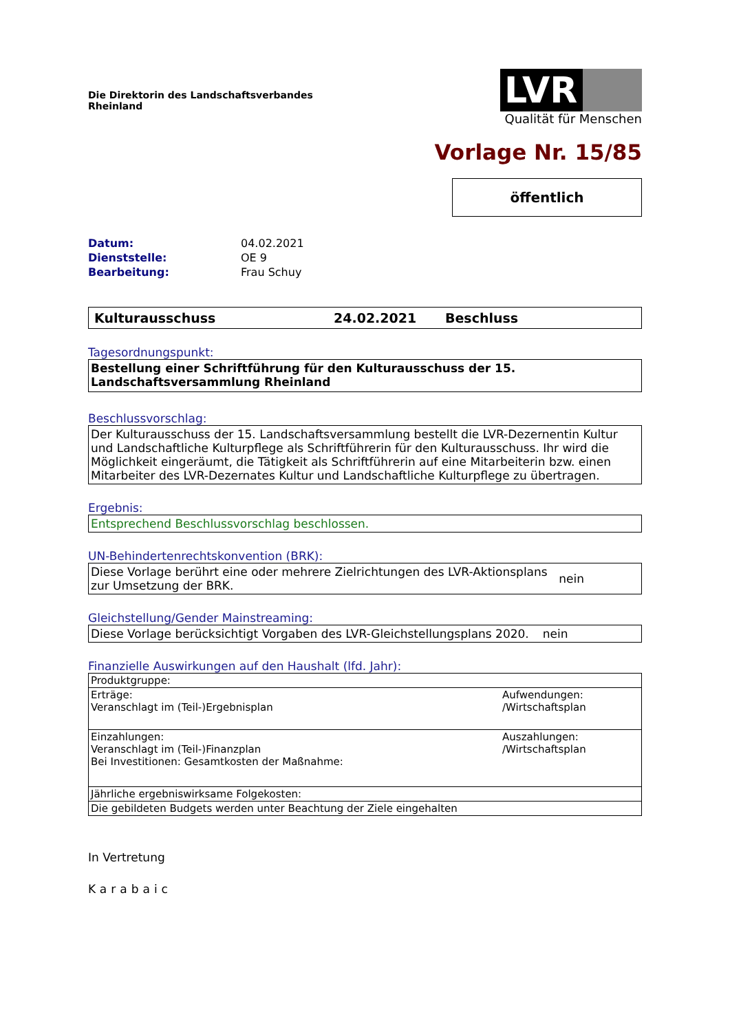Die Direktorin des Landschaftsverbandes
Rheinland
LVR
Qualität für Menschen
Vorlage Nr. 15/85
öffentlich
Datum: 04.02.2021
Dienststelle: OE 9
Bearbeitung: Frau Schuy
Kulturausschuss 24.02.2021 Beschluss
Tagesordnungspunkt:
Bestellung einer Schriftführung für den Kulturausschuss der 15. Landschaftsversammlung Rheinland
Beschlussvorschlag:
Der Kulturausschuss der 15. Landschaftsversammlung bestellt die LVR-Dezernentin Kultur und Landschaftliche Kulturpflege als Schriftführerin für den Kulturausschuss. Ihr wird die Möglichkeit eingeräumt, die Tätigkeit als Schriftführerin auf eine Mitarbeiterin bzw. einen Mitarbeiter des LVR-Dezernates Kultur und Landschaftliche Kulturpflege zu übertragen.
Ergebnis:
Entsprechend Beschlussvorschlag beschlossen.
UN-Behindertenrechtskonvention (BRK):
Diese Vorlage berührt eine oder mehrere Zielrichtungen des LVR-Aktionsplans zur Umsetzung der BRK. nein
Gleichstellung/Gender Mainstreaming:
Diese Vorlage berücksichtigt Vorgaben des LVR-Gleichstellungsplans 2020. nein
Finanzielle Auswirkungen auf den Haushalt (lfd. Jahr):
| Produktgruppe: | |
| Erträge: Veranschlagt im (Teil-)Ergebnisplan | Aufwendungen: /Wirtschaftsplan |
| Einzahlungen: Veranschlagt im (Teil-)Finanzplan Bei Investitionen: Gesamtkosten der Maßnahme: | Auszahlungen: /Wirtschaftsplan |
| Jährliche ergebniswirksame Folgekosten: | |
| Die gebildeten Budgets werden unter Beachtung der Ziele eingehalten | |
In Vertretung
Karabaic